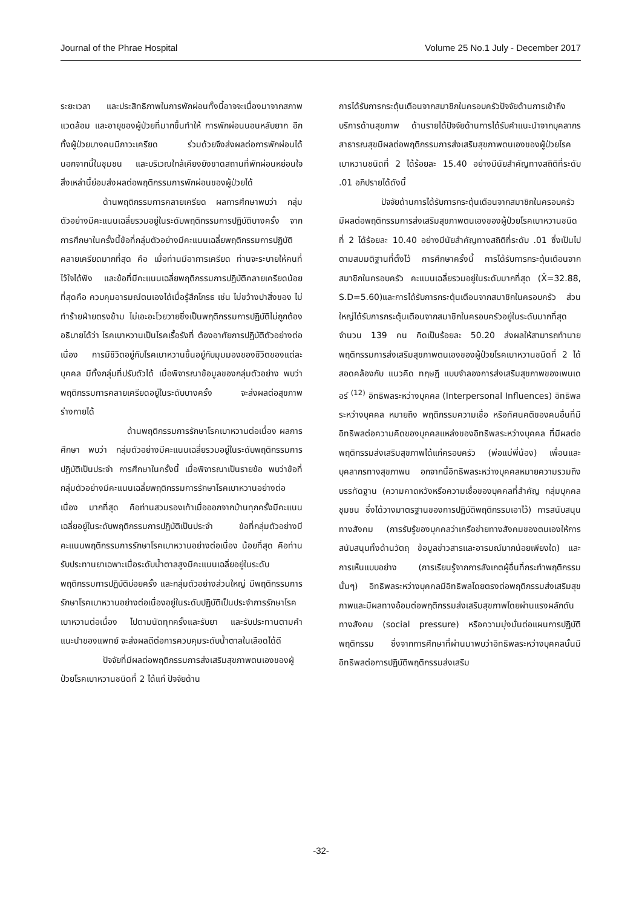Journal of the Phrae Hospital Volume 25 No.1 July - December 2017
ระยะเวลา และประสิทธิภาพในการพักผ่อนทั้งนี้อาจจะเนื่องมาจากสภาพแวดล้อม และอายุของผู้ป่วยที่มากขึ้นทำให้ การพักผ่อนนอนหลับยาก อีกทั้งผู้ป่วยบางคนมีภาวะเครียด ร่วมด้วยจึงส่งผลต่อการพักผ่อนได้ นอกจากนี้ในชุมชน และบริเวณใกล้เคียงยังขาดสถานที่พักผ่อนหย่อนใจ สิ่งเหล่านี้ย่อมส่งผลต่อพฤติกรรมการพักผ่อนของผู้ป่วยได้
ด้านพฤติกรรมการคลายเครียด ผลการศึกษาพบว่า กลุ่มตัวอย่างมีคะแนนเฉลี่ยรวมอยู่ในระดับพฤติกรรมการปฏิบัติบางครั้ง จากการศึกษาในครั้งนี้ข้อที่กลุ่มตัวอย่างมีคะแนนเฉลี่ยพฤติกรรมการปฏิบัติคลายเครียดมากที่สุด คือ เมื่อท่านมีอาการเครียด ท่านจะระบายให้คนที่ไว้ใจได้ฟัง และข้อที่มีคะแนนเฉลี่ยพฤติกรรมการปฏิบัติคลายเครียดน้อยที่สุดคือ ควบคุมอารมณ์ตนเองได้เมื่อรู้สึกโกรธ เช่น ไม่ขว้างปาสิ่งของ ไม่ทำร้ายฝ่ายตรงข้าม ไม่เอะอะโวยวายซึ่งเป็นพฤติกรรมการปฏิบัติไม่ถูกต้อง อธิบายได้ว่า โรคเบาหวานเป็นโรคเรื้อรังที่ ต้องอาศัยการปฏิบัติตัวอย่างต่อเนื่อง การมีชีวิตอยู่กับโรคเบาหวานขึ้นอยู่กับมุมมองของชีวิตของแต่ละบุคคล มีทั้งกลุ่มที่ปรับตัวได้ เมื่อพิจารณาข้อมูลของกลุ่มตัวอย่าง พบว่า พฤติกรรมการคลายเครียดอยู่ในระดับบางครั้ง จะส่งผลต่อสุขภาพร่างกายได้
ด้านพฤติกรรมการรักษาโรคเบาหวานต่อเนื่อง ผลการศึกษา พบว่า กลุ่มตัวอย่างมีคะแนนเฉลี่ยรวมอยู่ในระดับพฤติกรรมการปฏิบัติเป็นประจำ การศึกษาในครั้งนี้ เมื่อพิจารณาเป็นรายข้อ พบว่าข้อที่กลุ่มตัวอย่างมีคะแนนเฉลี่ยพฤติกรรมการรักษาโรคเบาหวานอย่างต่อเนื่อง มากที่สุด คือท่านสวมรองเท้าเมื่อออกจากบ้านทุกครั้งมีคะแนนเฉลี่ยอยู่ในระดับพฤติกรรมการปฏิบัติเป็นประจำ ข้อที่กลุ่มตัวอย่างมีคะแนนพฤติกรรมการรักษาโรคเบาหวานอย่างต่อเนื่อง น้อยที่สุด คือท่านรับประทานยาเฉพาะเมื่อระดับน้ำตาลสูงมีคะแนนเฉลี่ยอยู่ในระดับพฤติกรรมการปฏิบัติบ่อยครั้ง และกลุ่มตัวอย่างส่วนใหญ่ มีพฤติกรรมการรักษาโรคเบาหวานอย่างต่อเนื่องอยู่ในระดับปฏิบัติเป็นประจำการรักษาโรคเบาหวานต่อเนื่อง ไปตามนัดทุกครั้งและรับยา และรับประทานตามคำแนะนำของแพทย์ จะส่งผลดีต่อการควบคุมระดับน้ำตาลในเลือดได้ดี
ปัจจัยที่มีผลต่อพฤติกรรมการส่งเสริมสุขภาพตนเองของผู้ป่วยโรคเบาหวานชนิดที่ 2 ได้แก่ ปัจจัยด้าน
การได้รับการกระตุ้นเตือนจากสมาชิกในครอบครัวปัจจัยด้านการเข้าถึงบริการด้านสุขภาพ ด้านรายได้ปัจจัยด้านการได้รับคำแนะนำจากบุคลากรสาธารณสุขมีผลต่อพฤติกรรมการส่งเสริมสุขภาพตนเองของผู้ป่วยโรคเบาหวานชนิดที่ 2 ได้ร้อยละ 15.40 อย่างมีนัยสำคัญทางสถิติที่ระดับ .01 อภิปรายได้ดังนี้
ปัจจัยด้านการได้รับการกระตุ้นเตือนจากสมาชิกในครอบครัว มีผลต่อพฤติกรรมการส่งเสริมสุขภาพตนเองของผู้ป่วยโรคเบาหวานชนิดที่ 2 ได้ร้อยละ 10.40 อย่างมีนัยสำคัญทางสถิติที่ระดับ .01 ซึ่งเป็นไปตามสมมติฐานที่ตั้งไว้ การศึกษาครั้งนี้ การได้รับการกระตุ้นเตือนจากสมาชิกในครอบครัว คะแนนเฉลี่ยรวมอยู่ในระดับมากที่สุด (X̄=32.88, S.D=5.60)และการได้รับการกระตุ้นเตือนจากสมาชิกในครอบครัว ส่วนใหญ่ได้รับการกระตุ้นเตือนจากสมาชิกในครอบครัวอยู่ในระดับมากที่สุด จำนวน 139 คน คิดเป็นร้อยละ 50.20 ส่งผลให้สามารถทำนายพฤติกรรมการส่งเสริมสุขภาพตนเองของผู้ป่วยโรคเบาหวานชนิดที่ 2 ได้ สอดคล้องกับ แนวคิด ทฤษฎี แบบจำลองการส่งเสริมสุขภาพของเพนเดอร์ <sup>(12)</sup> อิทธิพลระหว่างบุคคล (Interpersonal Influences) อิทธิพลระหว่างบุคคล หมายถึง พฤติกรรมความเชื่อ หรือทัศนคติของคนอื่นที่มีอิทธิพลต่อความคิดของบุคคลแหล่งของอิทธิพลระหว่างบุคคล ที่มีผลต่อพฤติกรรมส่งเสริมสุขภาพได้แก่ครอบครัว (พ่อแม่พี่น้อง) เพื่อนและบุคลากรทางสุขภาพน อกจากนี้อิทธิพลระหว่างบุคคลหมายความรวมถึงบรรทัดฐาน (ความคาดหวังหรือความเชื่อของบุคคลที่สำคัญ กลุ่มบุคคลชุมชน ซึ่งได้วางมาตรฐานของการปฏิบัติพฤติกรรมเอาไว้) การสนับสนุนทางสังคม (การรับรู้ของบุคคลว่าเครือข่ายทางสังคมของตนเองให้การสนับสนุนทั้งด้านวัตถุ ข้อมูลข่าวสารและอารมณ์มากน้อยเพียงใด) และการเห็นแบบอย่าง (การเรียนรู้จากการสังเกตผู้อื่นที่กระทำพฤติกรรมนั้นๆ) อิทธิพลระหว่างบุคคลมีอิทธิพลโดยตรงต่อพฤติกรรมส่งเสริมสุขภาพและมีผลทางอ้อมต่อพฤติกรรมส่งเสริมสุขภาพโดยผ่านแรงผลักดันทางสังคม (social pressure) หรือความมุ่งมั่นต่อแผนการปฏิบัติพฤติกรรม ซึ่งจากการศึกษาที่ผ่านมาพบว่าอิทธิพลระหว่างบุคคลนั้นมีอิทธิพลต่อการปฏิบัติพฤติกรรมส่งเสริม
-32-